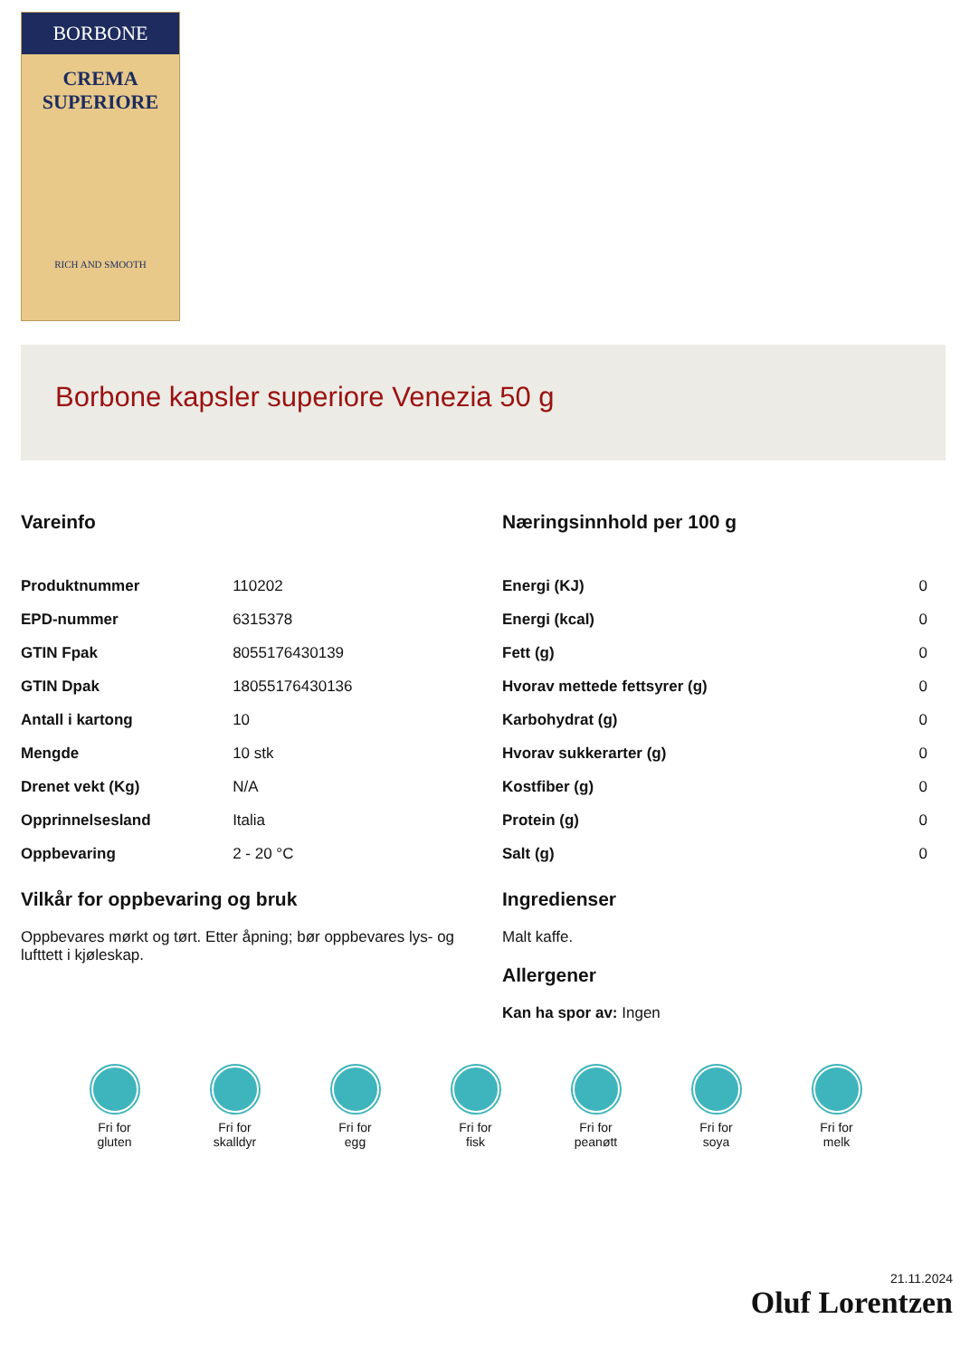BORBONE
CREMA
SUPERIORE
RICH AND SMOOTH
Borbone kapsler superiore Venezia 50 g
Vareinfo
| Produktnummer | 110202 |
| EPD-nummer | 6315378 |
| GTIN Fpak | 8055176430139 |
| GTIN Dpak | 18055176430136 |
| Antall i kartong | 10 |
| Mengde | 10 stk |
| Drenet vekt (Kg) | N/A |
| Opprinnelsesland | Italia |
| Oppbevaring | 2 - 20 °C |
Vilkår for oppbevaring og bruk
Oppbevares mørkt og tørt. Etter åpning; bør oppbevares lys- og lufttett i kjøleskap.
Næringsinnhold per 100 g
| Energi (KJ) | 0 |
| Energi (kcal) | 0 |
| Fett (g) | 0 |
| Hvorav mettede fettsyrer (g) | 0 |
| Karbohydrat (g) | 0 |
| Hvorav sukkerarter (g) | 0 |
| Kostfiber (g) | 0 |
| Protein (g) | 0 |
| Salt (g) | 0 |
Ingredienser
Malt kaffe.
Allergener
Kan ha spor av: Ingen
Fri for
gluten
Fri for
skalldyr
Fri for
egg
Fri for
fisk
Fri for
peanøtt
Fri for
soya
Fri for
melk
21.11.2024
Oluf Lorentzen